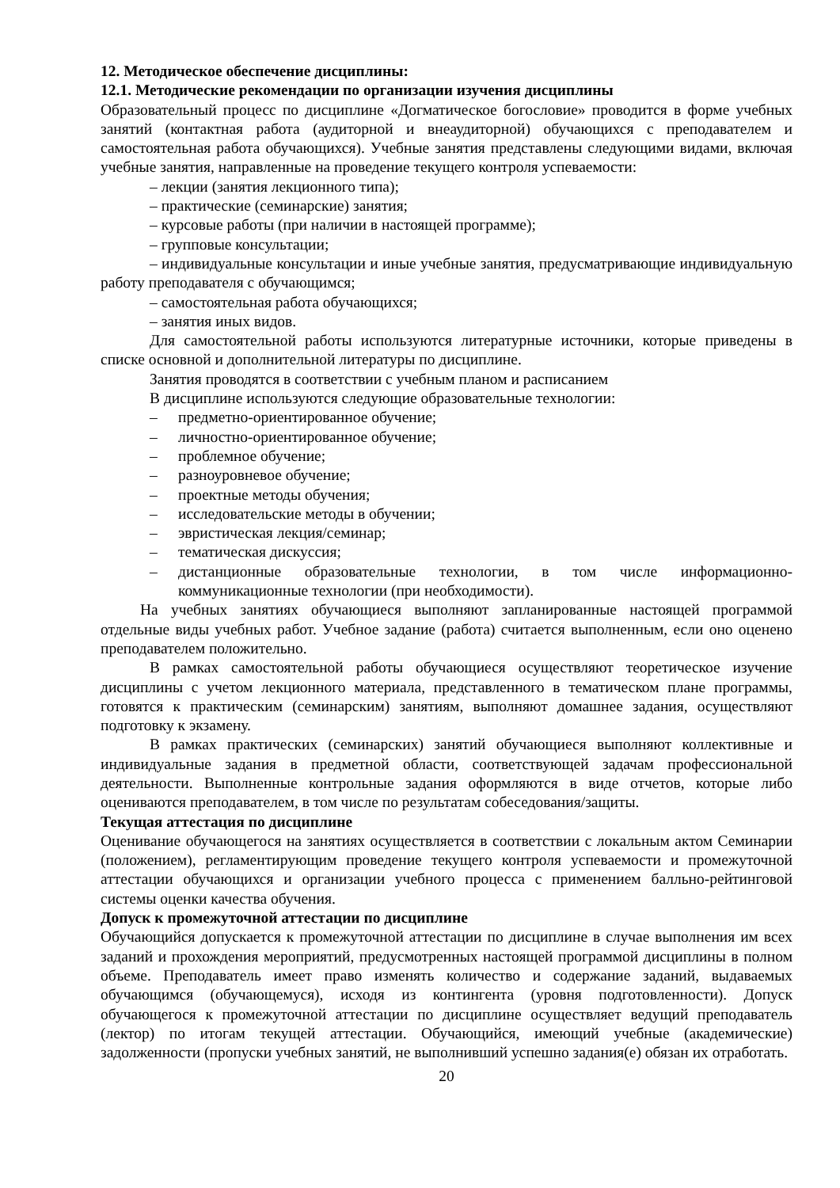12. Методическое обеспечение дисциплины:
12.1. Методические рекомендации по организации изучения дисциплины
Образовательный процесс по дисциплине «Догматическое богословие» проводится в форме учебных занятий (контактная работа (аудиторной и внеаудиторной) обучающихся с преподавателем и самостоятельная работа обучающихся). Учебные занятия представлены следующими видами, включая учебные занятия, направленные на проведение текущего контроля успеваемости:
– лекции (занятия лекционного типа);
– практические (семинарские) занятия;
– курсовые работы (при наличии в настоящей программе);
– групповые консультации;
– индивидуальные консультации и иные учебные занятия, предусматривающие индивидуальную работу преподавателя с обучающимся;
– самостоятельная работа обучающихся;
– занятия иных видов.
Для самостоятельной работы используются литературные источники, которые приведены в списке основной и дополнительной литературы по дисциплине.
Занятия проводятся в соответствии с учебным планом и расписанием
В дисциплине используются следующие образовательные технологии:
– предметно-ориентированное обучение;
– личностно-ориентированное обучение;
– проблемное обучение;
– разноуровневое обучение;
– проектные методы обучения;
– исследовательские методы в обучении;
– эвристическая лекция/семинар;
– тематическая дискуссия;
– дистанционные образовательные технологии, в том числе информационно-коммуникационные технологии (при необходимости).
На учебных занятиях обучающиеся выполняют запланированные настоящей программой отдельные виды учебных работ. Учебное задание (работа) считается выполненным, если оно оценено преподавателем положительно.
В рамках самостоятельной работы обучающиеся осуществляют теоретическое изучение дисциплины с учетом лекционного материала, представленного в тематическом плане программы, готовятся к практическим (семинарским) занятиям, выполняют домашнее задания, осуществляют подготовку к экзамену.
В рамках практических (семинарских) занятий обучающиеся выполняют коллективные и индивидуальные задания в предметной области, соответствующей задачам профессиональной деятельности. Выполненные контрольные задания оформляются в виде отчетов, которые либо оцениваются преподавателем, в том числе по результатам собеседования/защиты.
Текущая аттестация по дисциплине
Оценивание обучающегося на занятиях осуществляется в соответствии с локальным актом Семинарии (положением), регламентирующим проведение текущего контроля успеваемости и промежуточной аттестации обучающихся и организации учебного процесса с применением балльно-рейтинговой системы оценки качества обучения.
Допуск к промежуточной аттестации по дисциплине
Обучающийся допускается к промежуточной аттестации по дисциплине в случае выполнения им всех заданий и прохождения мероприятий, предусмотренных настоящей программой дисциплины в полном объеме. Преподаватель имеет право изменять количество и содержание заданий, выдаваемых обучающимся (обучающемуся), исходя из контингента (уровня подготовленности). Допуск обучающегося к промежуточной аттестации по дисциплине осуществляет ведущий преподаватель (лектор) по итогам текущей аттестации. Обучающийся, имеющий учебные (академические) задолженности (пропуски учебных занятий, не выполнивший успешно задания(е) обязан их отработать.
20